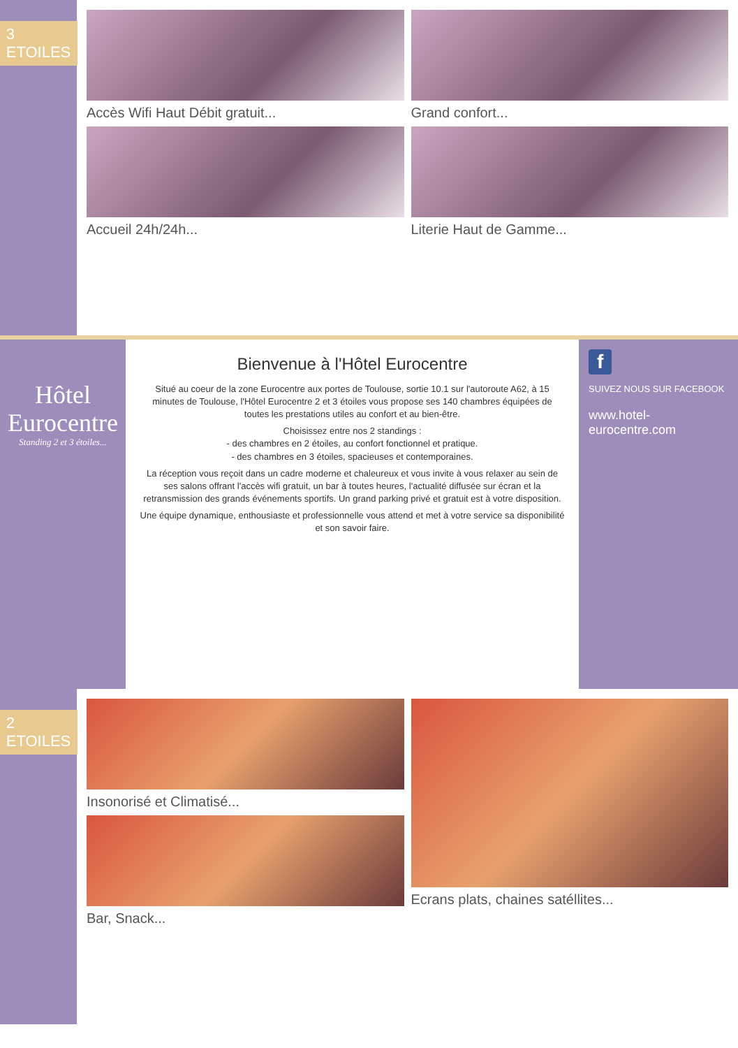3 ETOILES
Accès Wifi Haut Débit gratuit...
Accueil 24h/24h...
Grand confort...
Literie Haut de Gamme...
Hôtel
Eurocentre
Standing 2 et 3 étoiles...
Bienvenue à l'Hôtel Eurocentre
Situé au coeur de la zone Eurocentre aux portes de Toulouse, sortie 10.1 sur l'autoroute A62, à 15 minutes de Toulouse, l'Hôtel Eurocentre 2 et 3 étoiles vous propose ses 140 chambres équipées de toutes les prestations utiles au confort et au bien-être.
Choisissez entre nos 2 standings :
- des chambres en 2 étoiles, au confort fonctionnel et pratique.
- des chambres en 3 étoiles, spacieuses et contemporaines.
La réception vous reçoit dans un cadre moderne et chaleureux et vous invite à vous relaxer au sein de ses salons offrant l'accès wifi gratuit, un bar à toutes heures, l'actualité diffusée sur écran et la retransmission des grands événements sportifs. Un grand parking privé et gratuit est à votre disposition.
Une équipe dynamique, enthousiaste et professionnelle vous attend et met à votre service sa disponibilité et son savoir faire.
f
SUIVEZ NOUS SUR FACEBOOK
www.hotel-eurocentre.com
2 ETOILES
Insonorisé et Climatisé...
Bar, Snack...
Ecrans plats, chaines satéllites...